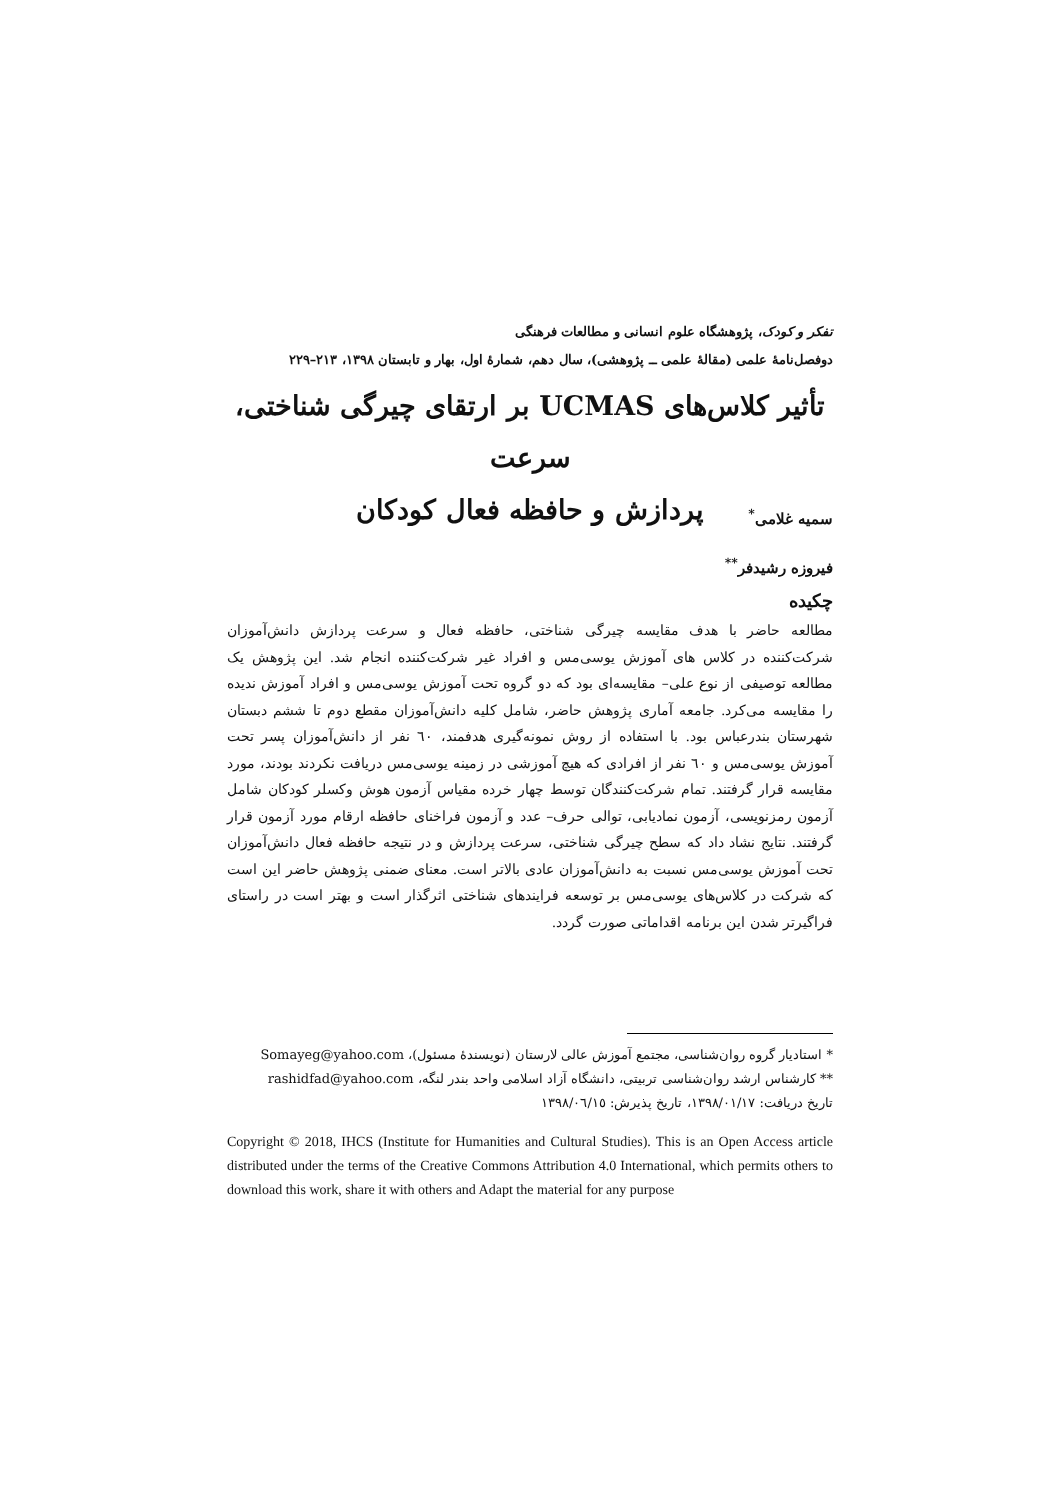تفکر و کودک، پژوهشگاه علوم انسانی و مطالعات فرهنگی
دوفصل‌نامهٔ علمی (مقالهٔ علمی ــ پژوهشی)، سال دهم، شمارهٔ اول، بهار و تابستان ۱۳۹۸، ۲۱۳–۲۲۹
تأثیر کلاس‌های UCMAS بر ارتقای چیرگی شناختی، سرعت
پردازش و حافظه فعال کودکان
سمیه غلامی<sup>*</sup>
فیروزه رشیدفر<sup>**</sup>
چکیده
مطالعه حاضر با هدف مقایسه چیرگی شناختی، حافظه فعال و سرعت پردازش دانش‌آموزان شرکت‌کننده در کلاس های آموزش یوسی‌مس و افراد غیر شرکت‌کننده انجام شد. این پژوهش یک مطالعه توصیفی از نوع علی– مقایسه‌ای بود که دو گروه تحت آموزش یوسی‌مس و افراد آموزش ندیده را مقایسه می‌کرد. جامعه آماری پژوهش حاضر، شامل کلیه دانش‌آموزان مقطع دوم تا ششم دبستان شهرستان بندرعباس بود. با استفاده از روش نمونه‌گیری هدفمند، ٦٠ نفر از دانش‌آموزان پسر تحت آموزش یوسی‌مس و ٦٠ نفر از افرادی که هیچ آموزشی در زمینه یوسی‌مس دریافت نکردند بودند، مورد مقایسه قرار گرفتند. تمام شرکت‌کنندگان توسط چهار خرده مقیاس آزمون هوش وکسلر کودکان شامل آزمون رمزنویسی، آزمون نمادیابی، توالی حرف– عدد و آزمون فراخنای حافظه ارقام مورد آزمون قرار گرفتند. نتایج نشاد داد که سطح چیرگی شناختی، سرعت پردازش و در نتیجه حافظه فعال دانش‌آموزان تحت آموزش یوسی‌مس نسبت به دانش‌آموزان عادی بالاتر است. معنای ضمنی پژوهش حاضر این است که شرکت در کلاس‌های یوسی‌مس بر توسعه فرایندهای شناختی اثرگذار است و بهتر است در راستای فراگیرتر شدن این برنامه اقداماتی صورت گردد.
* استادیار گروه روان‌شناسی، مجتمع آموزش عالی لارستان (نویسندهٔ مسئول)، Somayeg@yahoo.com
** کارشناس ارشد روان‌شناسی تربیتی، دانشگاه آزاد اسلامی واحد بندر لنگه، rashidfad@yahoo.com
تاریخ دریافت: ١٣٩٨/٠١/١٧، تاریخ پذیرش: ١٣٩٨/٠٦/١٥
Copyright © 2018, IHCS (Institute for Humanities and Cultural Studies). This is an Open Access article distributed under the terms of the Creative Commons Attribution 4.0 International, which permits others to download this work, share it with others and Adapt the material for any purpose